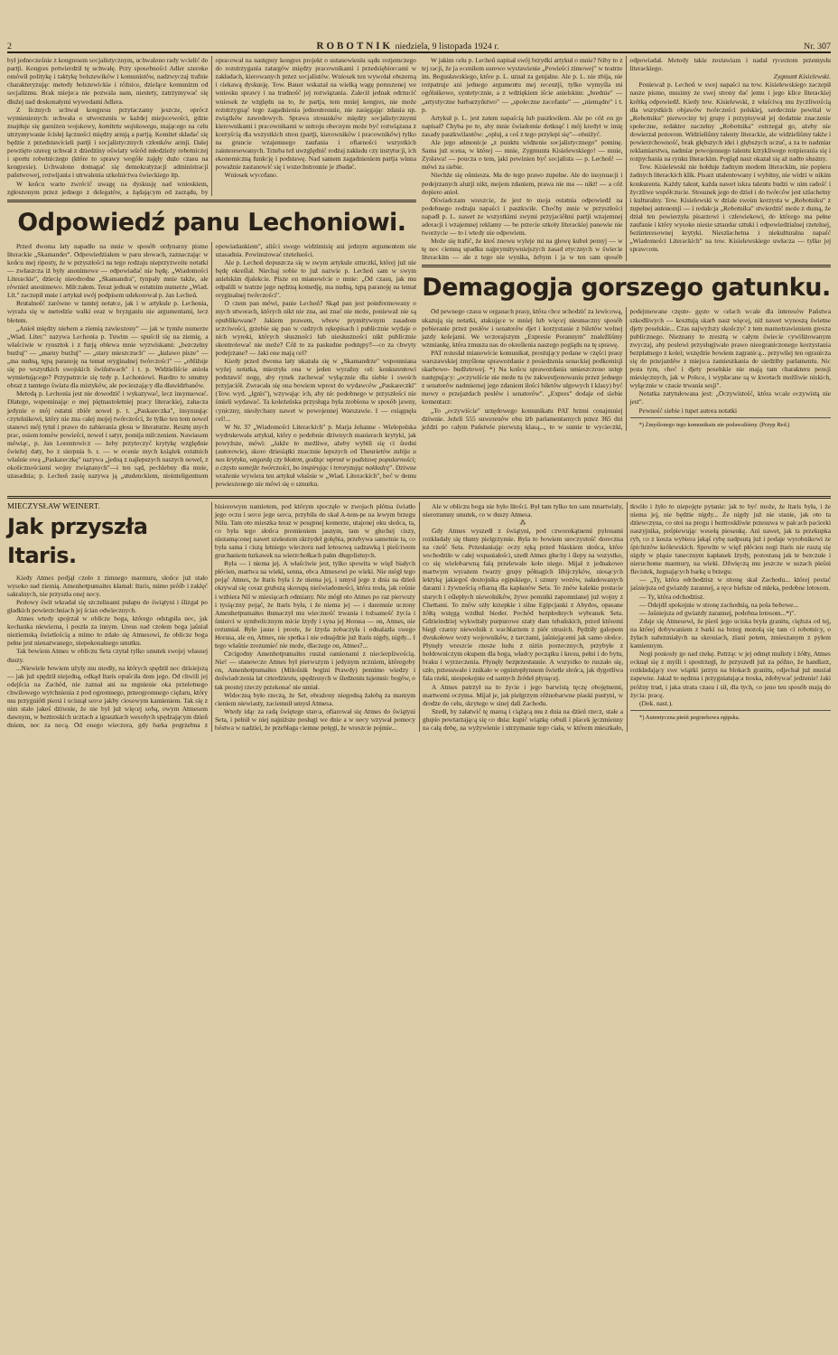2 ROBOTNIK niedziela, 9 listopada 1924 r. Nr. 307
był jednocześnie z kongresem socjalistycznym, uchwalono rady wcielić do partji. Kongres potwierdził tę uchwałę. Przy sposobności Adler szeroko omówił politykę i taktykę bolszewików i komunistów, nadzwyczaj trafnie charakteryzując metody bolszewickie i różnice, dzielące komunizm od socjalizmu. Brak miejsca nie pozwala nam, niestety, zatrzymywać się dłużej nad doskonałymi wywodami Adlera.
Z licznych uchwał kongresu przytaczamy jeszcze, oprócz wymienionych: uchwała o utworzeniu w każdej miejscowości, gdzie znajduje się garnizon wojskowy, komitetu wojskowego, mającego na celu utrzymywanie ścisłej łączności między armją a partją. Komitet składać się będzie z przedstawicieli partji i socjalistycznych członków armji. Dalej powzięto szereg uchwał z dziedziny oświaty wśród młodzieży robotniczej i sportu robotniczego (które to sprawy wogóle zajęły dużo czasu na kongresie). Uchwalono domagać się demokratyzacji administracji państwowej, rozwijania i utrwalenia szkolnictwa świeckiego itp.
W końcu warto zwrócić uwagę na dyskusję nad wnioskiem, zgłoszonym przez jednego z delegatów, a żądającym od zarządu, by opracował na następny kongres projekt o ustanowieniu sądu rozjemczego do rozstrzygania zatargów między pracownikami i przedsiębiorcami w zakładach, kierowanych przez socjalistów. Wniosek ten wywołał obszerną i ciekawą dyskusję. Tow. Bauer wskazał na wielką wagę poruszonej we wniosku sprawy i na trudność jej rozwiązania. Zalecił jednak odrzucić wniosek ze względu na to, że partja, tem mniej kongres, nie może rozstrzygnąć tego zagadnienia jednostronnie, nie zasięgając zdania np. związków zawodowych. Sprawa stosunków między socjalistycznymi kierownikami i pracownikami w ustroju obecnym może być rozwiązana z korzyścią dla wszystkich stron (partji, kierowników i pracowników) tylko na gruncie wzajemnego zaufania i ofiarności wszystkich zainteresowanych. Trzeba też uwzględnić rodzaj zakładu czy instytucji, ich ekonomiczną funkcję i podstawę. Nad samem zagadnieniem partja winna poważnie zastanowić się i wszechstronnie je zbadać.
Wniosek wycofano.
Odpowiedź panu Lechoniowi.
Przed dwoma laty napadło na mnie w sposób ordynarny pismo literackie „Skamander". Odpowiedziałem w paru słowach, zaznaczając w końcu mej riposty, że w przyszłości na tego rodzaju nieprzyzwoite notatki — zwłaszcza iż były anonimowe — odpowiadać nie będę. „Wiadomości Literackie", dziecię nieodrodne „Skamandra", tynpały mnie także, ale również anonimowo. Milczałem. Teraz jednak w ostatnim numerze „Wiad. Lit." zaczepił mnie i artykuł swój podpisem udekorował p. Jan Lechoń.
Brutalność zarówno w tamtej notatce, jak i w artykule p. Lechonia, wyraża się w metodzie walki oraz w bryzganiu nie argumentami, lecz błotem.
„Anioł między niebem a ziemią zawieszony" — jak w tymże numerze „Wiad. Liter." nazywa Lechonia p. Tuwim — spuścił się na ziemię, a właściwie w rynsztok i z furją oblewa mnie wyzwiskami: „bezczelny burżuj" — „marny burżuj" — „stary mieszczuch" — „kulawo pisze" — „ma nudną, tępą paranoję na temat oryginalnej twórczości" — „obliżuje się po wszystkich swojskich świństwach" i t. p. Widzieliście anioła wymiotującego? Przypatrzcie się tedy p. Lechoniowi. Bardzo to smutny obraz z tamtego świata dla mistyków, ale pocieszający dla dławidzbanów.
Metodą p. Lechonia jest nie dowodzić i wykazywać, lecz insynuować. Dlatego, wspominając o mej piętnastoletniej pracy literackiej, zahacza jedynie o mój ostatni zbiór nowel p. t. „Paskareczka", insynuując czytelnikowi, który nie zna całej mojej twórczości, że tylko ten tom nowel stanowi mój tytuł i prawo do zabierania głosu w literaturze. Resztę mych prac, osiem tomów powieści, nowel i satyr, pomija milczeniem. Nawiasem mówiąc, p. Jan Lorentowicz — żeby przytoczyć krytykę względnie świeżej daty, bo z sierpnia b. r. — w ocenie mych książek ostatnich właśnie ową „Paskareczkę" nazywa „jedną z najlepszych naszych nowel, z okolicznościami wojny związanych"—i ten sąd, pochlebny dla mnie, uzasadnia; p. Lechoń zasię nazywa ją „studenckiem, niointeligentnem opowiadankiem", aliści swego widzimisię ani jednym argumentem nie uzasadnia. Powinszować rzetelności.
Ale p. Lechoń dopuszcza się w swym artykule sztuczki, której już nie będę określał. Niechaj sobie to już nazwie p. Lechoń sam w swym anielskim djalekcie. Pisze on mianowicie o mnie: „Od czasu, jak mu odpalili w teatrze jego nędzną komedję, ma nudną, tępą paranoję na temat oryginalnej twórczości".
O czem pan mówi, panie Lechoń? Skąd pan jest poinformowany o mych utworach, których nikt nie zna, ani znać nie może, ponieważ nie są opublikowane? Jakiem prawem, wbrew prymitywnym zasadom uczciwości, grzebie się pan w cudzych rękopisach i publicznie wydaje o nich wyroki, których słuszności lub niesłuszności nikt publicznie skontrolować nie może? Cóż to za paskudne podstępy?—co za chwyty podejrzane? — Jaki one mają cel?
Kiedy przed dwoma laty ukazała się w „Skamandrze" wspomniana wyżej notatka, mierzyła ona w jeden wyraźny cel: konkurentowi podstawić nogę, aby rynek zachować wyłącznie dla siebie i swoich przyjaciół. Zwracała się ona bowiem wprost do wydawców „Paskareczki" (Tow. wyd. „Ignis"), wzywając ich, aby nic podobnego w przyszłości nie śmieli wydawać. Ta koleżeńska przysługa była zrobiona w sposób jawny, cyniczny, niesłychany nawet w powojennej Warszawie. I — osiągnęła cel!...
W Nr. 37 „Wiadomości Literackich" p. Marja Jehanne - Wielopolska wydrukowała artykuł, który o podobnie dziwnych manierach krytyki, jak powyższe, mówi: „Jakże to możliwe, ażeby wybili się ci średni (autorowie), skoro dziesiątki znacznie lepszych od Theurietów zabija u nas krytyka, wzgardą czy błotem, godząc wprost w podstawę popularności; a często samejże twórczości, bo inspirując i teroryzując nakładcę". Dziwne wrażenie wywiera ten artykuł właśnie w „Wiad. Literackich", boć w domu powieszonego nie mówi się o sznurku.
W jakim celu p. Lechoń napisał swój brzydki artykuł o mnie? Niby to z tej racji, że ja oceniłem surowo wystawienie „Powieści zimowej" w teatrze im. Bogusławskiego, które p. L. uznał za genjalne. Ale p. L. nie zbija, nie rozpatruje ani jednego argumentu mej recenzji, tylko wymyśla mi ogólnikowo, syntetycznie, a z wdziękiem iście anielskim: „brednie" — „artystyczne barbarzyństwo" — „społeczne zacofanie" — „niemądre" i t. p.
Artykuł p. L. jest zatem napaścią lub paszkwilem. Ale po cóż on go napisał? Chyba po to, aby mnie świadomie dotknąć i mój kredyt w imię zasady paszkwilantów: „opluj, a coś z tego przylepi się"—obniżyć.
Ale jego admonicje „z punktu widzenie socjalistycznego" pominę. Sama już scena, w której — mnie, Zygmunta Kisielewskiego! — mnie, Zysława! — poucza o tem, jaki powinien być socjalista — p. Lechoń! — mówi za siebie.
Niechże się ośmiesza. Ma do tego prawo zupełne. Ale do insynuacji i podejrzanych aluzji nikt, mojem zdaniem, prawa nie ma — nikt! — a cóż dopiero anioł.
Oświadczam wreszcie, że jest to moja ostatnia odpowiedź na podobnego rodzaju napaści i paszkwile. Choćby mnie w przyszłości napadł p. L. nawet ze wszystkimi swymi przyjaciółmi partji wzajemnej adoracji i wzajemnej reklamy — bo przecie szkoły literackiej panowie nie tworzycie — to i wtedy nie odpowiem.
Może się trafić, że ktoś znowu wyleje mi na głowę kubeł pomyj — w tę noc ciemną upadku najprymitywniejszych zasad etycznych w świecie literackim — ale z tego nie wynika, żebym i ja w ten sam sposób odpowiadał. Metody takie zostawiam i nadal rycerzom przemysłu literackiego.
Zygmunt Kisielewski.
Ponieważ p. Lechoń w swej napaści na tow. Kisielewskiego zaczepił nasze pismo, musimy ze swej strony dać jemu i jego klice literackiej krótką odpowiedź. Kiedy tow. Kisielewski, z właściwą mu życzliwością dla wszystkich objawów twórczości polskiej, serdecznie powitał w „Robotniku" pierwociny tej grupy i przypisywał jej dodatnie znaczenie społeczne, redaktor naczelny „Robotnika" ostrzegał go, ażeby nie dowierzał pozorom. Widzieliśmy talenty literackie, ale widzieliśmy także i powierzchowność, brak głębszych idei i głębszych uczuć, a za to nadmiar reklamiarstwa, nadmiar powojennego talentu krzykliwego rozpierania się i rozpychania na rynku literackim. Pogląd nasz okazał się aż nadto słuszny.
Tow. Kisielewski nie hołduje żadnym modom literackim, nie popiera żadnych literackich klik. Pisarz utalentowany i wybitny, nie widzi w nikim konkurenta. Każdy talent, każda nawet iskra talentu budzi w nim radość i życzliwe współczucie. Stosunek jego do dzieł i do twórców jest szlachetny i kulturalny. Tow. Kisielewski w dziale swoim korzysta w „Robotniku" z zupełnej autonomji — i redakcja „Robotnika" stwierdzić może z dumą, że dział ten powierzyła pisarzowi i człowiekowi, do którego ma pełne zaufanie i który wysoko niesie sztandar sztuki i odpowiedzialnej rzetelnej, bezinteresownej krytyki. Nieszlachetna i niekulturalna napaść „Wiadomości Literackich" na tow. Kisielewskiego uwłacza — tylko jej sprawcom.
Demagogja gorszego gatunku.
Od pewnego czasu w organach prasy, która chce uchodzić za lewicową, ukazują się notatki, atakujące w mniej lub więcej niesmaczny sposób pobieranie przez posłów i senatorów djet i korzystanie z biletów wolnej jazdy kolejami. We wczorajszym „Expresie Porannym" znaleźliśmy wzmiankę, która zmusza nas do określenia naszego poglądu na tę sprawę.
PAT rozesłał mianowicie komunikat, prostujący podane w części prasy warszawskiej zmyślone sprawozdanie z posiedzenia senackiej podkomisji skarbowo- budżetowej. *) Na końcu sprawozdania umieszczono ustęp następujący: „oczywiście nie może tu (w zakwestjonowaniu przez jednego z senatorów nadmiernej jego zdaniem ilości biletów ulgowych I klasy) być mowy o przejazdach posłów i senatorów". „Expres" dodaje od siebie komentarz:
„To „oczywiście" urzędowego komunikatu PAT brzmi conajmniej dziwnie. Jeżeli 555 suwerenów obu izb parlamentarnych przez 365 dni jeździ po całym Państwie pierwszą klasą..., to w sumie te wycieczki, podejmowane często- gęsto w celach wcale dla interesów Państwa szkodliwych — kosztują skarb nasz więcej, niż nawet wynoszą świetne djety poselskie... Czas najwyższy skończyć z tem marnotrawieniem grosza publicznego. Nieznany to zresztą w całym świecie cywilizowanym zwyczaj, aby posłowi przysługiwało prawo nieograniczonego korzystania bezpłatnego z kolei; wszędzie bowiem zagranicą... przywilej ten ogranicza się do przejazdów z miejsca zamieszkania do siedziby parlamentu. Nic poza tym, choć i djety poselskie nie mają tam charakteru pensji miesięcznych, jak w Polsce, i wypłacane są w kwotach możliwie niskich, wyłącznie w czasie trwania sesji".
Notatka zatytułowana jest: „Oczywistość, która wcale oczywistą nie jest".
Pewność siebie i tupet autora notatki
*) Zmyślonego tego komunikatu nie podawaliśmy. (Przyp Red.)
MIECZYSŁAW WEINERT.
Jak przyszła Itaris.
Kiedy Atmes podjął czoło z zimnego marmuru, słońce już stało wysoko nad ziemią. Amenhotpumaites kłamał: Itaris, mimo próśb i zaklęć sakralnych, nie przyszła onej nocy.
Perłowy świt wkradał się szczelinami pułapu do świątyni i ślizgał po gładkich powierzchniach jej ścian odwiecznych.
Atmes wtedy spojrzał w oblicze boga, którego odstąpiła noc, jak kochanka niewierna, i poszła za innym. Ureus nad czołem boga jaśniał nieziemską świetlością a mimo to zdało się Atmesowi, że oblicze boga pełne jest nienazwanego, niepokonalnego smutku.
Tak bowiem Atmes w obliczu Seta czytał tylko smutek swojej własnej duszy.
...Niewiele bowiem użyły mu modły, na których spędził noc dzisiejszą — jak już spędził niejedną, odkąd Itaris opuściła dom jego. Od chwili jej odejścia na Zachód, nie zaznał ani na mgnienie oka przelotnego chwilowego wytchnienia z pod ogromnego, przeogromnego ciężaru, który mu przygniótł piersi i ucisnął serce jakby ciosowym kamieniem. Tak się z nim stało jakoś dziwnie, że nie był już więcej sobą, owym Atmesem dawnym, w beztroskich ucztach a igraszkach wesołych spędzającym dzień dniem, noc za nocą. Od onego wieczora, gdy barka pogrzebna z bisiorowym namiotem, pod którym spoczęło w zwojach płótna światło jego oczu i serce jego serca, przybiła do skał A-tem-pe na lewym brzegu Nilu. Tam oto mieszka teraz w posępnej komorze, utajonej oku słońca, ta, co była tego słońca promieniem jasnym, tam w głuchej ciszy, niezamąconej nawet szelestem skrzydeł gołębia, przebywa samotnie ta, co była sama i ciszą letniego wieczoru nad lotosową sadzawką i pieściwem gruchaniem turkawek na wierzchołkach palm długolistnych.
Była — i niema jej. A właściwie jest, tylko spowita w więź białych płócien, martwa na wieki, senna, obca Atmesowi po wieki. Nie mógł tego pojąć Atmes, że Itaris była i że niema jej, i umysł jego z dnia na dzień okrywał się coraz grubszą skorupą nieświadomości, która rosła, jak rośnie i wzbiera Nil w miesiącach odmiany. Nie mógł oto Atmes po raz pierwszy i tysiączny pojąć, że Itaris była, i że niema jej — i daremnie uczony Amenhotpumaites tłumaczył mu wieczność trwania i tożsamość życia i śmierci w symbolicznym micie Izydy i syna jej Horusa — on, Atmes, nie rozumiał. Było jasne i proste, że Izyda zobaczyła i odnalazła swego Horusa, ale on, Atmes, nie spotka i nie odnajdzie już Itaris nigdy, nigdy... I tego właśnie zrozumieć nie może, dlaczego on, Atmes?...
Czcigodny Amenhotpumaites ruszał ramionami z niecierpliwością. Nie! — stanowczo Atmes był pierwszym i jedynym uczniem, któregoby on, Amenhotpumaites (Miłośnik bogini Prawdy) pomimo wiedzy i doświadczenia lat czterdziestu, spędzonych w śledzeniu tajemnic bogów, o tak prostej rzeczy przekonać nie umiał.
Widoczną było rzeczą, że Set, obrażony niegodną żałobą za marnym cieniem niewiasty, zaciemnił umysł Atmesa.
Wtedy idąc za radą świętego starca, ofiarował się Atmes do świątyni Seta, i pełnił w niej najniższe posługi we dnie a w nocy wzywał pomocy bóstwa w nadziei, że przebłaga ciemne potęgi, że wreszcie pojmie...
Ale w obliczu boga nie było litości. Był tam tylko ten sam zmartwiały, nierozumny smutek, co w duszy Atmesa.
⁂
Gdy Atmes wyszedł z świątyni, pod czworokątnemi pylonami rozkładały się tłumy pielgrzymie. Była to bowiem uroczystość doroczna na cześć Seta. Przesłaniając oczy ręką przed blaskiem słońca, które wschodziło w całej wspaniałości, szedł Atmes głuchy i ślepy na wszystko, co się wielobarwną falą przelewało koło niego. Mijał z jednakowo martwym wyrazem twarzy grupy półnagich libijczyków, niosących lektykę jakiegoś dostojnika egipskiego, i sznury wozów, naładowanych darami i żywnością ofiarną dla kapłanów Seta. To znów kalekie postacie starych i oślepłych niewolników, żywe pomniki zapomnianej już wojny z Chettami. To znów szły krzepkie i silne Egipcjanki z Abydos, opasane żółtą wstęgą wzdłuż bioder. Pochód bezpłodnych wybranek Seta. Gdzieindziej wykwitały purpurowe szaty dam tebańskich, przed któremi biegł czarny niewolnik z wachlarzem z piór strusich. Pędziły galopem dwukołowe wozy wojowników, z tarczami, jaśniejącemi jak samo słońce. Płynęły wreszcie rzesze ludu z nizin porzecznych, przybyłe z hołdowniczym okupem dla boga, władcy początku i kresu, pełni i do bytu, braku i wyrzeczenia. Płynęły bezprzestannie. A wszystko to ruszało się, szło, przesuwało i znikało w ognistopłynnem świetle słońca, jak dygotliwa fala rzeki, niespokojnie od samych źródeł płynącej.
A Atmes patrzył na to życie i jego barwistą tęczę obojętnemi, martwemi oczyma. Mijał je, jak pielgrzym różnobarwne piaski pustyni, w drodze do celu, skrytego w sinej dali Zachodu.
Szedł, by załatwić tę marną i ciążącą mu z dnia na dzień rzecz, stałe a głupio powtarzającą się co dnia: kupić wiązkę cebuli i placek jęczmienny na całą dobę, na wyżywienie i utrzymanie tego ciała, w którem mieszkało, tkwiło i żyło to niepojęte pytanie: jak to być może, że Itaris była, i że niema jej, nie będzie nigdy... Że nigdy już nie stanie, jak oto ta dziewczyna, co stoi na progu i beztroskliwie przesuwa w palcach paciorki naszyjnika, pośpiewując wesołą piosenkę. Ani nawet, jak ta przekupka ryb, co z kosza wybiera jakąś rybę nadpsutą już i podaje wyrobnikowi ze śpichrzów królewskich. Spowite w więź płócien nogi Itaris nie ruszą się nigdy w pląsie tanecznym kapłanek Izydy, pozostaną jak te bezczułe i nieruchome marmury, na wieki. Dźwięczą mu jeszcze w uszach pieśni flecistek, żegnających barkę u brzegu:
— „Ty, która odchodzisz w stronę skał Zachodu... której postać jaśniejsza od gwiazdy zarannej, a ręce bielsze od mleka, podobne lotosom.
— Ty, która odchodzisz.
— Odejdź spokojnie w stronę zachodnią, na pola bobowe...
— Jaśniejsza od gwiazdy zarannej, podobna lotosom...*)".
Zdaje się Atmesowi, że pierś jego uciska bryła granitu, cięższa od tej, na której dobywaniem z barki na brzeg mozolą się tam ci robotnicy, o żyłach nabrzmiałych na skroniach, zlani potem, zmieszanym z pyłem kamiennym.
Nogi poniosły go nad rzekę. Patrząc w jej odmęt mulisty i żółty, Atmes ocknął się z myśli i spostrzegł, że przyszedł już za późno, że handlarz, rozkładający swe wiązki jarzyn na blokach granitu, odjechał już musiał zapewne. Jakaż to nędzna i przygniatająca troska, zdobywać jedzenie! Jaki próżny trud, i jaka strata czasu i sił, dla tych, co jeno ten sposób mają do życia: pracę.
(Dok. nast.).
*) Autentyczna pieśń pogrzebowa egipska.